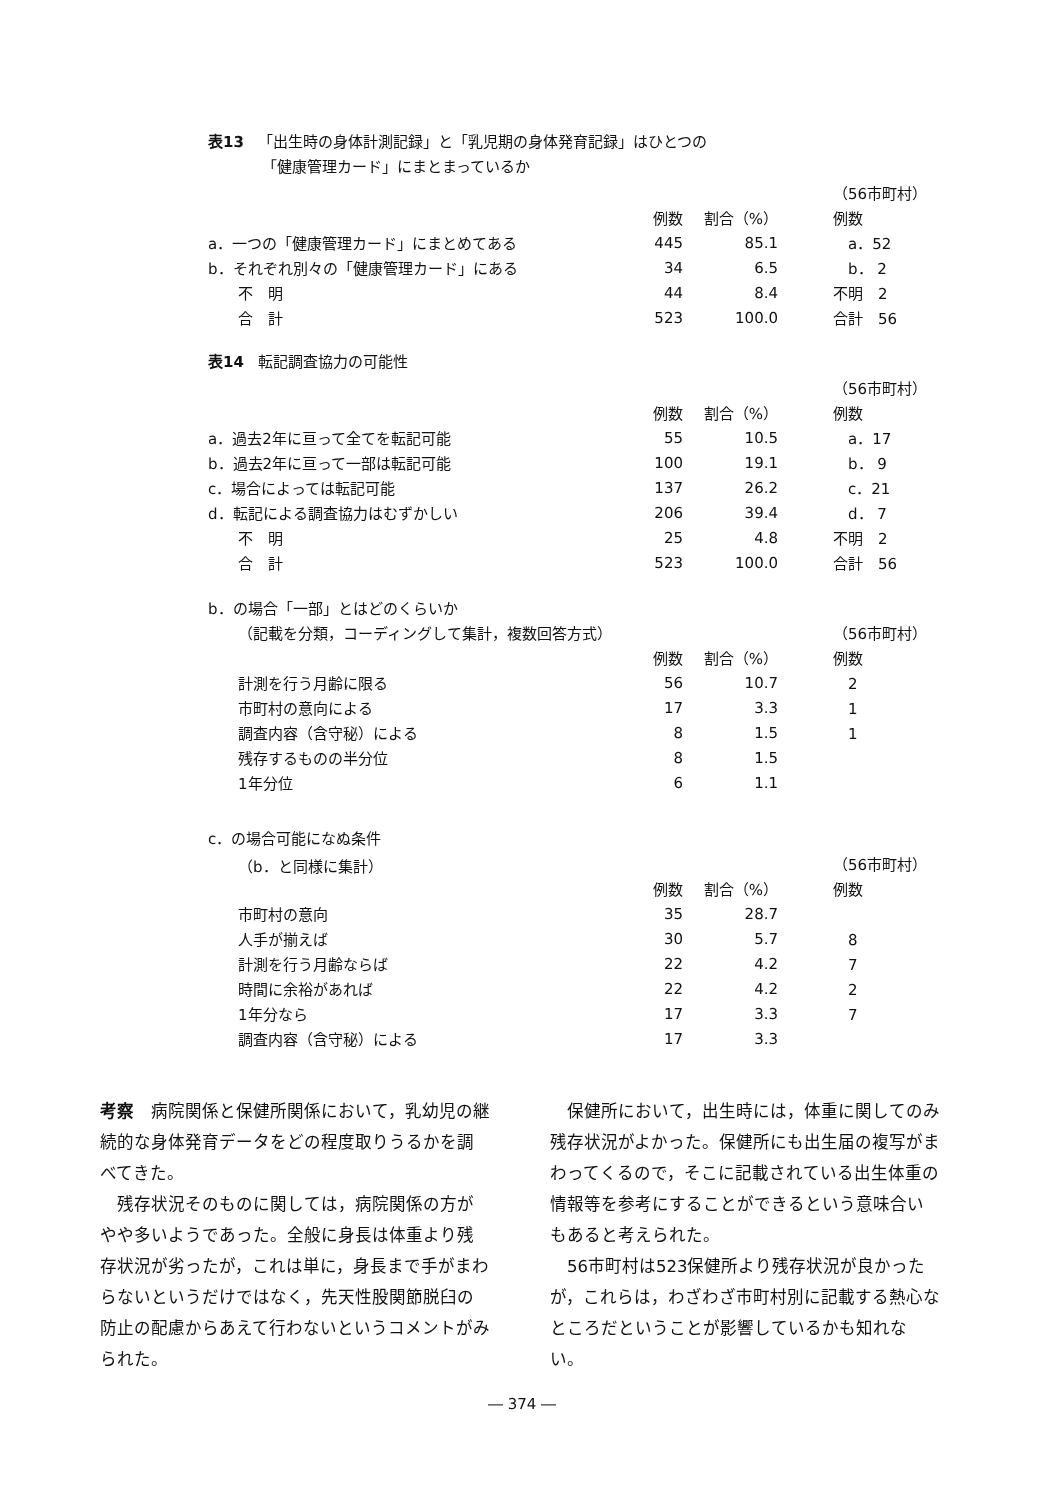表13 「出生時の身体計測記録」と「乳児期の身体発育記録」はひとつの
「健康管理カード」にまとまっているか
| | | | （56市町村） |
| | 例数 | 割合（%） | 例数 |
| a．一つの「健康管理カード」にまとめてある | 445 | 85.1 | a．52 |
| b．それぞれ別々の「健康管理カード」にある | 34 | 6.5 | b． 2 |
| 不 明 | 44 | 8.4 | 不明 2 |
| 合 計 | 523 | 100.0 | 合計 56 |
表14 転記調査協力の可能性
| | | | （56市町村） |
| | 例数 | 割合（%） | 例数 |
| a．過去2年に亘って全てを転記可能 | 55 | 10.5 | a．17 |
| b．過去2年に亘って一部は転記可能 | 100 | 19.1 | b． 9 |
| c．場合によっては転記可能 | 137 | 26.2 | c．21 |
| d．転記による調査協力はむずかしい | 206 | 39.4 | d． 7 |
| 不 明 | 25 | 4.8 | 不明 2 |
| 合 計 | 523 | 100.0 | 合計 56 |
| b．の場合「一部」とはどのくらいか | | | |
| （記載を分類，コーディングして集計，複数回答方式） | | | （56市町村） |
| | 例数 | 割合（%） | 例数 |
| 計測を行う月齢に限る | 56 | 10.7 | 2 |
| 市町村の意向による | 17 | 3.3 | 1 |
| 調査内容（含守秘）による | 8 | 1.5 | 1 |
| 残存するものの半分位 | 8 | 1.5 | |
| 1年分位 | 6 | 1.1 | |
| c．の場合可能になぬ条件 | | | |
| （b．と同様に集計） | | | （56市町村） |
| | 例数 | 割合（%） | 例数 |
| 市町村の意向 | 35 | 28.7 | |
| 人手が揃えば | 30 | 5.7 | 8 |
| 計測を行う月齢ならば | 22 | 4.2 | 7 |
| 時間に余裕があれば | 22 | 4.2 | 2 |
| 1年分なら | 17 | 3.3 | 7 |
| 調査内容（含守秘）による | 17 | 3.3 | |
考察　病院関係と保健所関係において，乳幼児の継続的な身体発育データをどの程度取りうるかを調べてきた。
　残存状況そのものに関しては，病院関係の方がやや多いようであった。全般に身長は体重より残存状況が劣ったが，これは単に，身長まで手がまわらないというだけではなく，先天性股関節脱臼の防止の配慮からあえて行わないというコメントがみられた。
　保健所において，出生時には，体重に関してのみ残存状況がよかった。保健所にも出生届の複写がまわってくるので，そこに記載されている出生体重の情報等を参考にすることができるという意味合いもあると考えられた。
　56市町村は523保健所より残存状況が良かったが，これらは，わざわざ市町村別に記載する熱心なところだということが影響しているかも知れない。
― 374 ―